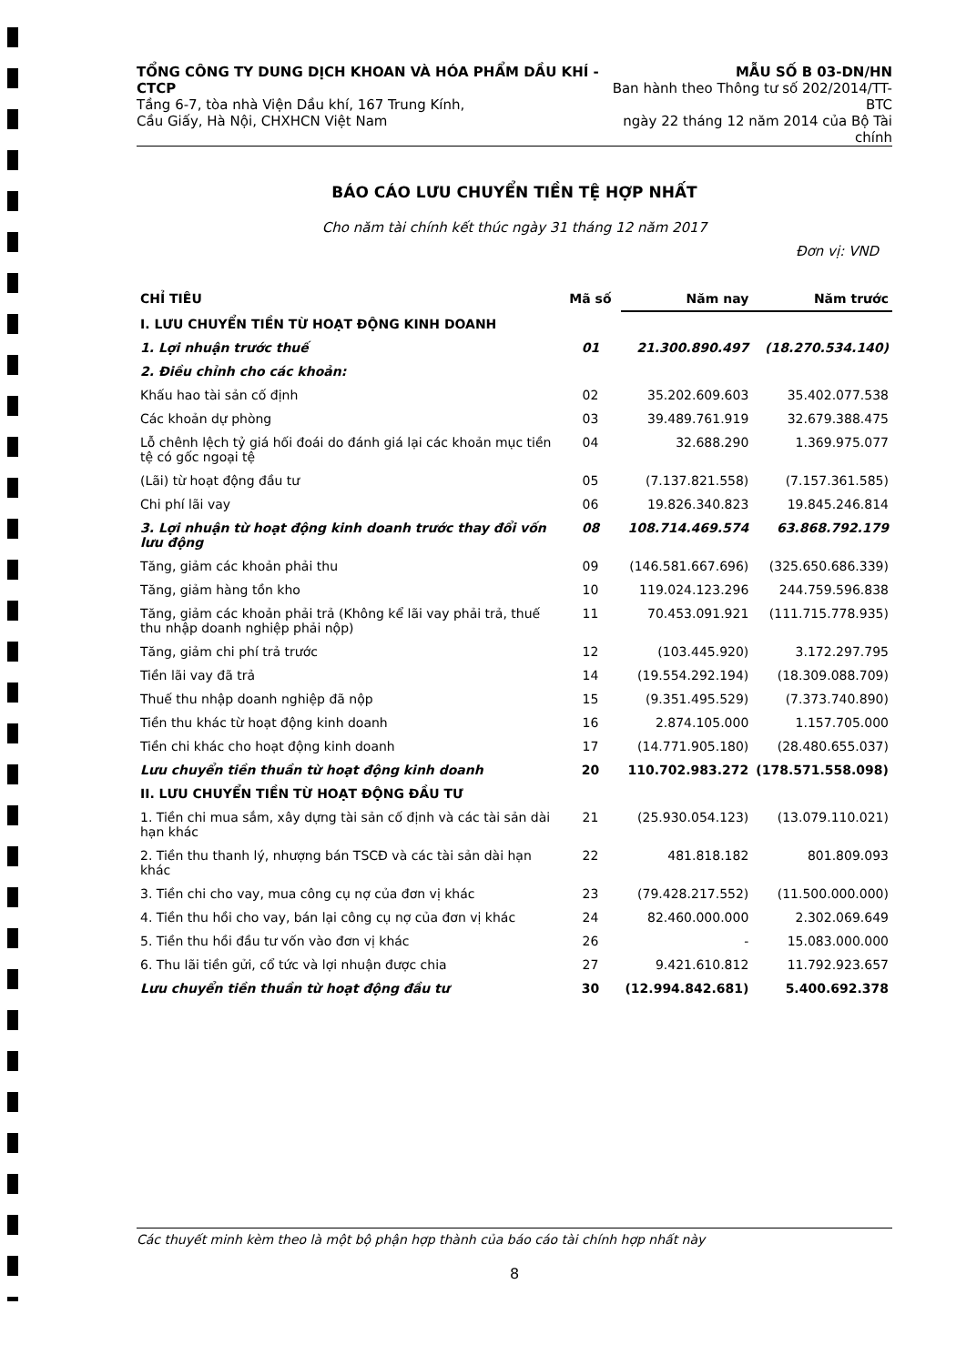TỔNG CÔNG TY DUNG DỊCH KHOAN VÀ HÓA PHẨM DẦU KHÍ - CTCP
Tầng 6-7, tòa nhà Viện Dầu khí, 167 Trung Kính,
Cầu Giấy, Hà Nội, CHXHCN Việt Nam
MẪU SỐ B 03-DN/HN
Ban hành theo Thông tư số 202/2014/TT-BTC
ngày 22 tháng 12 năm 2014 của Bộ Tài chính
BÁO CÁO LƯU CHUYỂN TIỀN TỆ HỢP NHẤT
Cho năm tài chính kết thúc ngày 31 tháng 12 năm 2017
Đơn vị: VND
| CHỈ TIÊU | Mã số | Năm nay | Năm trước |
| --- | --- | --- | --- |
| I. LƯU CHUYỂN TIỀN TỪ HOẠT ĐỘNG KINH DOANH | | | |
| 1. Lợi nhuận trước thuế | 01 | 21.300.890.497 | (18.270.534.140) |
| 2. Điều chỉnh cho các khoản: | | | |
| Khấu hao tài sản cố định | 02 | 35.202.609.603 | 35.402.077.538 |
| Các khoản dự phòng | 03 | 39.489.761.919 | 32.679.388.475 |
| Lỗ chênh lệch tỷ giá hối đoái do đánh giá lại các khoản mục tiền tệ có gốc ngoại tệ | 04 | 32.688.290 | 1.369.975.077 |
| (Lãi) từ hoạt động đầu tư | 05 | (7.137.821.558) | (7.157.361.585) |
| Chi phí lãi vay | 06 | 19.826.340.823 | 19.845.246.814 |
| 3. Lợi nhuận từ hoạt động kinh doanh trước thay đổi vốn lưu động | 08 | 108.714.469.574 | 63.868.792.179 |
| Tăng, giảm các khoản phải thu | 09 | (146.581.667.696) | (325.650.686.339) |
| Tăng, giảm hàng tồn kho | 10 | 119.024.123.296 | 244.759.596.838 |
| Tăng, giảm các khoản phải trả (Không kể lãi vay phải trả, thuế thu nhập doanh nghiệp phải nộp) | 11 | 70.453.091.921 | (111.715.778.935) |
| Tăng, giảm chi phí trả trước | 12 | (103.445.920) | 3.172.297.795 |
| Tiền lãi vay đã trả | 14 | (19.554.292.194) | (18.309.088.709) |
| Thuế thu nhập doanh nghiệp đã nộp | 15 | (9.351.495.529) | (7.373.740.890) |
| Tiền thu khác từ hoạt động kinh doanh | 16 | 2.874.105.000 | 1.157.705.000 |
| Tiền chi khác cho hoạt động kinh doanh | 17 | (14.771.905.180) | (28.480.655.037) |
| Lưu chuyển tiền thuần từ hoạt động kinh doanh | 20 | 110.702.983.272 | (178.571.558.098) |
| II. LƯU CHUYỂN TIỀN TỪ HOẠT ĐỘNG ĐẦU TƯ | | | |
| 1. Tiền chi mua sắm, xây dựng tài sản cố định và các tài sản dài hạn khác | 21 | (25.930.054.123) | (13.079.110.021) |
| 2. Tiền thu thanh lý, nhượng bán TSCĐ và các tài sản dài hạn khác | 22 | 481.818.182 | 801.809.093 |
| 3. Tiền chi cho vay, mua công cụ nợ của đơn vị khác | 23 | (79.428.217.552) | (11.500.000.000) |
| 4. Tiền thu hồi cho vay, bán lại công cụ nợ của đơn vị khác | 24 | 82.460.000.000 | 2.302.069.649 |
| 5. Tiền thu hồi đầu tư vốn vào đơn vị khác | 26 | - | 15.083.000.000 |
| 6. Thu lãi tiền gửi, cổ tức và lợi nhuận được chia | 27 | 9.421.610.812 | 11.792.923.657 |
| Lưu chuyển tiền thuần từ hoạt động đầu tư | 30 | (12.994.842.681) | 5.400.692.378 |
Các thuyết minh kèm theo là một bộ phận hợp thành của báo cáo tài chính hợp nhất này
8